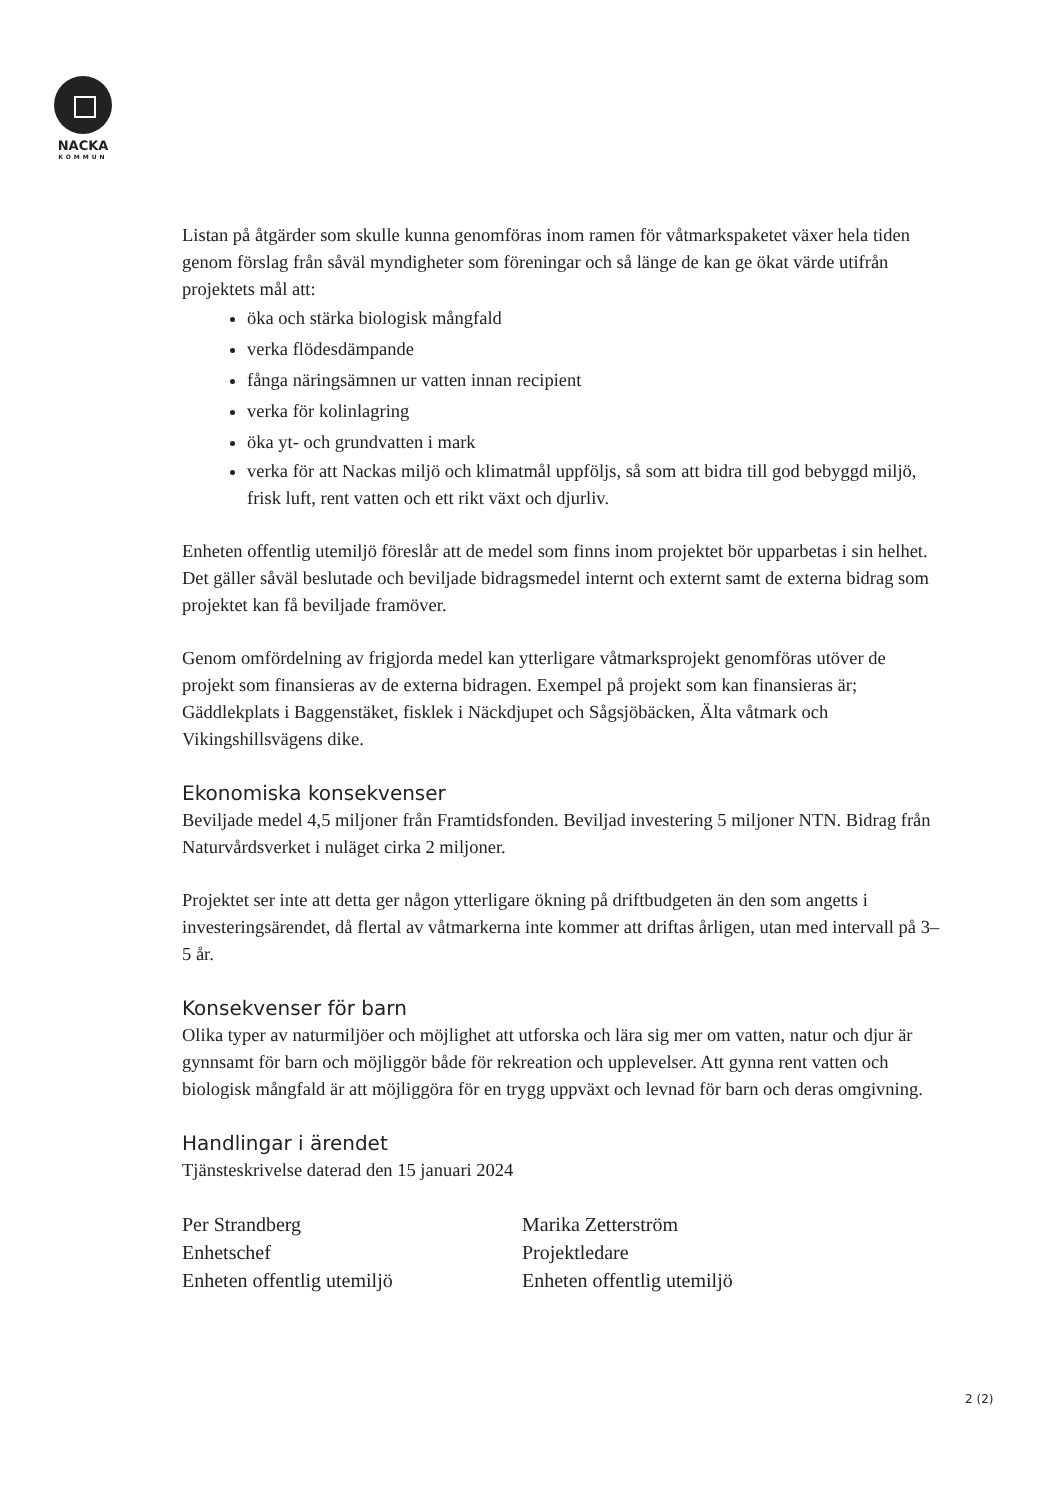NACKA
KOMMUN
Listan på åtgärder som skulle kunna genomföras inom ramen för våtmarkspaketet växer hela tiden genom förslag från såväl myndigheter som föreningar och så länge de kan ge ökat värde utifrån projektets mål att:
öka och stärka biologisk mångfald
verka flödesdämpande
fånga näringsämnen ur vatten innan recipient
verka för kolinlagring
öka yt- och grundvatten i mark
verka för att Nackas miljö och klimatmål uppföljs, så som att bidra till god bebyggd miljö, frisk luft, rent vatten och ett rikt växt och djurliv.
Enheten offentlig utemiljö föreslår att de medel som finns inom projektet bör upparbetas i sin helhet. Det gäller såväl beslutade och beviljade bidragsmedel internt och externt samt de externa bidrag som projektet kan få beviljade framöver.
Genom omfördelning av frigjorda medel kan ytterligare våtmarksprojekt genomföras utöver de projekt som finansieras av de externa bidragen. Exempel på projekt som kan finansieras är; Gäddlekplats i Baggenstäket, fisklek i Näckdjupet och Sågsjöbäcken, Älta våtmark och Vikingshillsvägens dike.
Ekonomiska konsekvenser
Beviljade medel 4,5 miljoner från Framtidsfonden. Beviljad investering 5 miljoner NTN. Bidrag från Naturvårdsverket i nuläget cirka 2 miljoner.
Projektet ser inte att detta ger någon ytterligare ökning på driftbudgeten än den som angetts i investeringsärendet, då flertal av våtmarkerna inte kommer att driftas årligen, utan med intervall på 3–5 år.
Konsekvenser för barn
Olika typer av naturmiljöer och möjlighet att utforska och lära sig mer om vatten, natur och djur är gynnsamt för barn och möjliggör både för rekreation och upplevelser. Att gynna rent vatten och biologisk mångfald är att möjliggöra för en trygg uppväxt och levnad för barn och deras omgivning.
Handlingar i ärendet
Tjänsteskrivelse daterad den 15 januari 2024
Per Strandberg
Enhetschef
Enheten offentlig utemiljö
Marika Zetterström
Projektledare
Enheten offentlig utemiljö
2 (2)